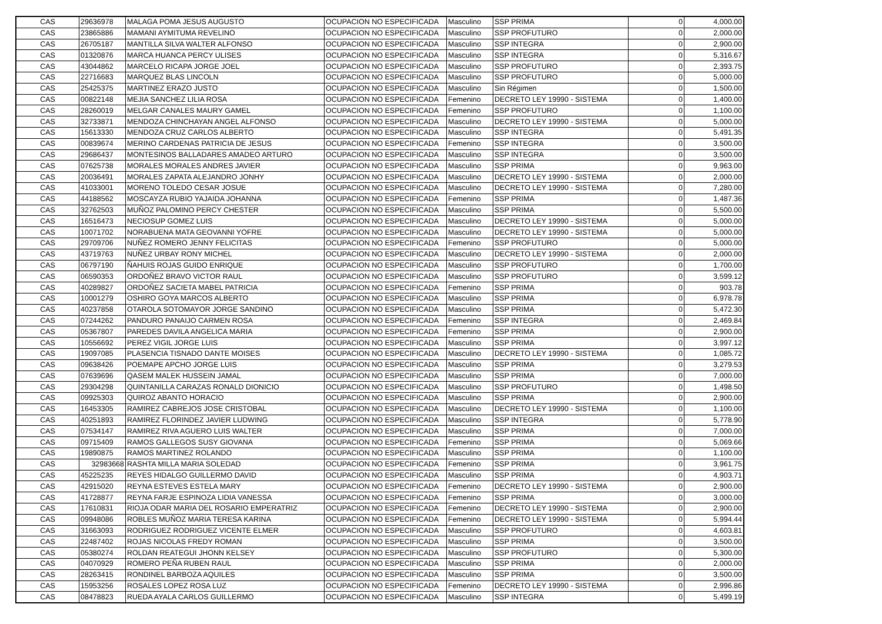| CAS | 29636978 | MALAGA POMA JESUS AUGUSTO | OCUPACION NO ESPECIFICADA | Masculino | SSP PRIMA | 0 | 4,000.00 |
| CAS | 23865886 | MAMANI AYMITUMA REVELINO | OCUPACION NO ESPECIFICADA | Masculino | SSP PROFUTURO | 0 | 2,000.00 |
| CAS | 26705187 | MANTILLA SILVA WALTER ALFONSO | OCUPACION NO ESPECIFICADA | Masculino | SSP INTEGRA | 0 | 2,900.00 |
| CAS | 01320876 | MARCA HUANCA PERCY ULISES | OCUPACION NO ESPECIFICADA | Masculino | SSP INTEGRA | 0 | 5,316.67 |
| CAS | 43044862 | MARCELO RICAPA JORGE JOEL | OCUPACION NO ESPECIFICADA | Masculino | SSP PROFUTURO | 0 | 2,393.75 |
| CAS | 22716683 | MARQUEZ BLAS LINCOLN | OCUPACION NO ESPECIFICADA | Masculino | SSP PROFUTURO | 0 | 5,000.00 |
| CAS | 25425375 | MARTINEZ ERAZO JUSTO | OCUPACION NO ESPECIFICADA | Masculino | Sin Régimen | 0 | 1,500.00 |
| CAS | 00822148 | MEJIA SANCHEZ LILIA ROSA | OCUPACION NO ESPECIFICADA | Femenino | DECRETO LEY 19990 - SISTEMA | 0 | 1,400.00 |
| CAS | 28260019 | MELGAR CANALES MAURY GAMEL | OCUPACION NO ESPECIFICADA | Femenino | SSP PROFUTURO | 0 | 1,100.00 |
| CAS | 32733871 | MENDOZA CHINCHAYAN ANGEL ALFONSO | OCUPACION NO ESPECIFICADA | Masculino | DECRETO LEY 19990 - SISTEMA | 0 | 5,000.00 |
| CAS | 15613330 | MENDOZA CRUZ CARLOS ALBERTO | OCUPACION NO ESPECIFICADA | Masculino | SSP INTEGRA | 0 | 5,491.35 |
| CAS | 00839674 | MERINO CARDENAS PATRICIA DE JESUS | OCUPACION NO ESPECIFICADA | Femenino | SSP INTEGRA | 0 | 3,500.00 |
| CAS | 29686437 | MONTESINOS BALLADARES AMADEO ARTURO | OCUPACION NO ESPECIFICADA | Masculino | SSP INTEGRA | 0 | 3,500.00 |
| CAS | 07625738 | MORALES MORALES ANDRES JAVIER | OCUPACION NO ESPECIFICADA | Masculino | SSP PRIMA | 0 | 9,963.00 |
| CAS | 20036491 | MORALES ZAPATA ALEJANDRO JONHY | OCUPACION NO ESPECIFICADA | Masculino | DECRETO LEY 19990 - SISTEMA | 0 | 2,000.00 |
| CAS | 41033001 | MORENO TOLEDO CESAR JOSUE | OCUPACION NO ESPECIFICADA | Masculino | DECRETO LEY 19990 - SISTEMA | 0 | 7,280.00 |
| CAS | 44188562 | MOSCAYZA RUBIO YAJAIDA JOHANNA | OCUPACION NO ESPECIFICADA | Femenino | SSP PRIMA | 0 | 1,487.36 |
| CAS | 32762503 | MUÑOZ PALOMINO PERCY CHESTER | OCUPACION NO ESPECIFICADA | Masculino | SSP PRIMA | 0 | 5,500.00 |
| CAS | 16516473 | NECIOSUP GOMEZ LUIS | OCUPACION NO ESPECIFICADA | Masculino | DECRETO LEY 19990 - SISTEMA | 0 | 5,000.00 |
| CAS | 10071702 | NORABUENA MATA GEOVANNI YOFRE | OCUPACION NO ESPECIFICADA | Masculino | DECRETO LEY 19990 - SISTEMA | 0 | 5,000.00 |
| CAS | 29709706 | NUÑEZ ROMERO JENNY FELICITAS | OCUPACION NO ESPECIFICADA | Femenino | SSP PROFUTURO | 0 | 5,000.00 |
| CAS | 43719763 | NUÑEZ URBAY RONY MICHEL | OCUPACION NO ESPECIFICADA | Masculino | DECRETO LEY 19990 - SISTEMA | 0 | 2,000.00 |
| CAS | 06797190 | ÑAHUIS ROJAS GUIDO ENRIQUE | OCUPACION NO ESPECIFICADA | Masculino | SSP PROFUTURO | 0 | 1,700.00 |
| CAS | 06590353 | ORDOÑEZ BRAVO VICTOR RAUL | OCUPACION NO ESPECIFICADA | Masculino | SSP PROFUTURO | 0 | 3,599.12 |
| CAS | 40289827 | ORDOÑEZ SACIETA MABEL PATRICIA | OCUPACION NO ESPECIFICADA | Femenino | SSP PRIMA | 0 | 903.78 |
| CAS | 10001279 | OSHIRO GOYA MARCOS ALBERTO | OCUPACION NO ESPECIFICADA | Masculino | SSP PRIMA | 0 | 6,978.78 |
| CAS | 40237858 | OTAROLA SOTOMAYOR JORGE SANDINO | OCUPACION NO ESPECIFICADA | Masculino | SSP PRIMA | 0 | 5,472.30 |
| CAS | 07244262 | PANDURO PANAIJO CARMEN ROSA | OCUPACION NO ESPECIFICADA | Femenino | SSP INTEGRA | 0 | 2,469.84 |
| CAS | 05367807 | PAREDES DAVILA ANGELICA MARIA | OCUPACION NO ESPECIFICADA | Femenino | SSP PRIMA | 0 | 2,900.00 |
| CAS | 10556692 | PEREZ VIGIL JORGE LUIS | OCUPACION NO ESPECIFICADA | Masculino | SSP PRIMA | 0 | 3,997.12 |
| CAS | 19097085 | PLASENCIA TISNADO DANTE MOISES | OCUPACION NO ESPECIFICADA | Masculino | DECRETO LEY 19990 - SISTEMA | 0 | 1,085.72 |
| CAS | 09638426 | POEMAPE APCHO JORGE LUIS | OCUPACION NO ESPECIFICADA | Masculino | SSP PRIMA | 0 | 3,279.53 |
| CAS | 07639696 | QASEM MALEK HUSSEIN JAMAL | OCUPACION NO ESPECIFICADA | Masculino | SSP PRIMA | 0 | 7,000.00 |
| CAS | 29304298 | QUINTANILLA CARAZAS RONALD DIONICIO | OCUPACION NO ESPECIFICADA | Masculino | SSP PROFUTURO | 0 | 1,498.50 |
| CAS | 09925303 | QUIROZ ABANTO HORACIO | OCUPACION NO ESPECIFICADA | Masculino | SSP PRIMA | 0 | 2,900.00 |
| CAS | 16453305 | RAMIREZ CABREJOS JOSE CRISTOBAL | OCUPACION NO ESPECIFICADA | Masculino | DECRETO LEY 19990 - SISTEMA | 0 | 1,100.00 |
| CAS | 40251893 | RAMIREZ FLORINDEZ JAVIER LUDWING | OCUPACION NO ESPECIFICADA | Masculino | SSP INTEGRA | 0 | 5,778.90 |
| CAS | 07534147 | RAMIREZ RIVA AGUERO LUIS WALTER | OCUPACION NO ESPECIFICADA | Masculino | SSP PRIMA | 0 | 7,000.00 |
| CAS | 09715409 | RAMOS GALLEGOS SUSY GIOVANA | OCUPACION NO ESPECIFICADA | Femenino | SSP PRIMA | 0 | 5,069.66 |
| CAS | 19890875 | RAMOS MARTINEZ ROLANDO | OCUPACION NO ESPECIFICADA | Masculino | SSP PRIMA | 0 | 1,100.00 |
| CAS | 32983668 | RASHTA MILLA MARIA SOLEDAD | OCUPACION NO ESPECIFICADA | Femenino | SSP PRIMA | 0 | 3,961.75 |
| CAS | 45225235 | REYES HIDALGO GUILLERMO DAVID | OCUPACION NO ESPECIFICADA | Masculino | SSP PRIMA | 0 | 4,903.71 |
| CAS | 42915020 | REYNA ESTEVES ESTELA MARY | OCUPACION NO ESPECIFICADA | Femenino | DECRETO LEY 19990 - SISTEMA | 0 | 2,900.00 |
| CAS | 41728877 | REYNA FARJE ESPINOZA LIDIA VANESSA | OCUPACION NO ESPECIFICADA | Femenino | SSP PRIMA | 0 | 3,000.00 |
| CAS | 17610831 | RIOJA ODAR MARIA DEL ROSARIO EMPERATRIZ | OCUPACION NO ESPECIFICADA | Femenino | DECRETO LEY 19990 - SISTEMA | 0 | 2,900.00 |
| CAS | 09948086 | ROBLES MUÑOZ MARIA TERESA KARINA | OCUPACION NO ESPECIFICADA | Femenino | DECRETO LEY 19990 - SISTEMA | 0 | 5,994.44 |
| CAS | 31663093 | RODRIGUEZ RODRIGUEZ VICENTE ELMER | OCUPACION NO ESPECIFICADA | Masculino | SSP PROFUTURO | 0 | 4,603.81 |
| CAS | 22487402 | ROJAS NICOLAS FREDY ROMAN | OCUPACION NO ESPECIFICADA | Masculino | SSP PRIMA | 0 | 3,500.00 |
| CAS | 05380274 | ROLDAN REATEGUI JHONN KELSEY | OCUPACION NO ESPECIFICADA | Masculino | SSP PROFUTURO | 0 | 5,300.00 |
| CAS | 04070929 | ROMERO PEÑA RUBEN RAUL | OCUPACION NO ESPECIFICADA | Masculino | SSP PRIMA | 0 | 2,000.00 |
| CAS | 28263415 | RONDINEL BARBOZA AQUILES | OCUPACION NO ESPECIFICADA | Masculino | SSP PRIMA | 0 | 3,500.00 |
| CAS | 15953256 | ROSALES LOPEZ ROSA LUZ | OCUPACION NO ESPECIFICADA | Femenino | DECRETO LEY 19990 - SISTEMA | 0 | 2,996.86 |
| CAS | 08478823 | RUEDA AYALA CARLOS GUILLERMO | OCUPACION NO ESPECIFICADA | Masculino | SSP INTEGRA | 0 | 5,499.19 |